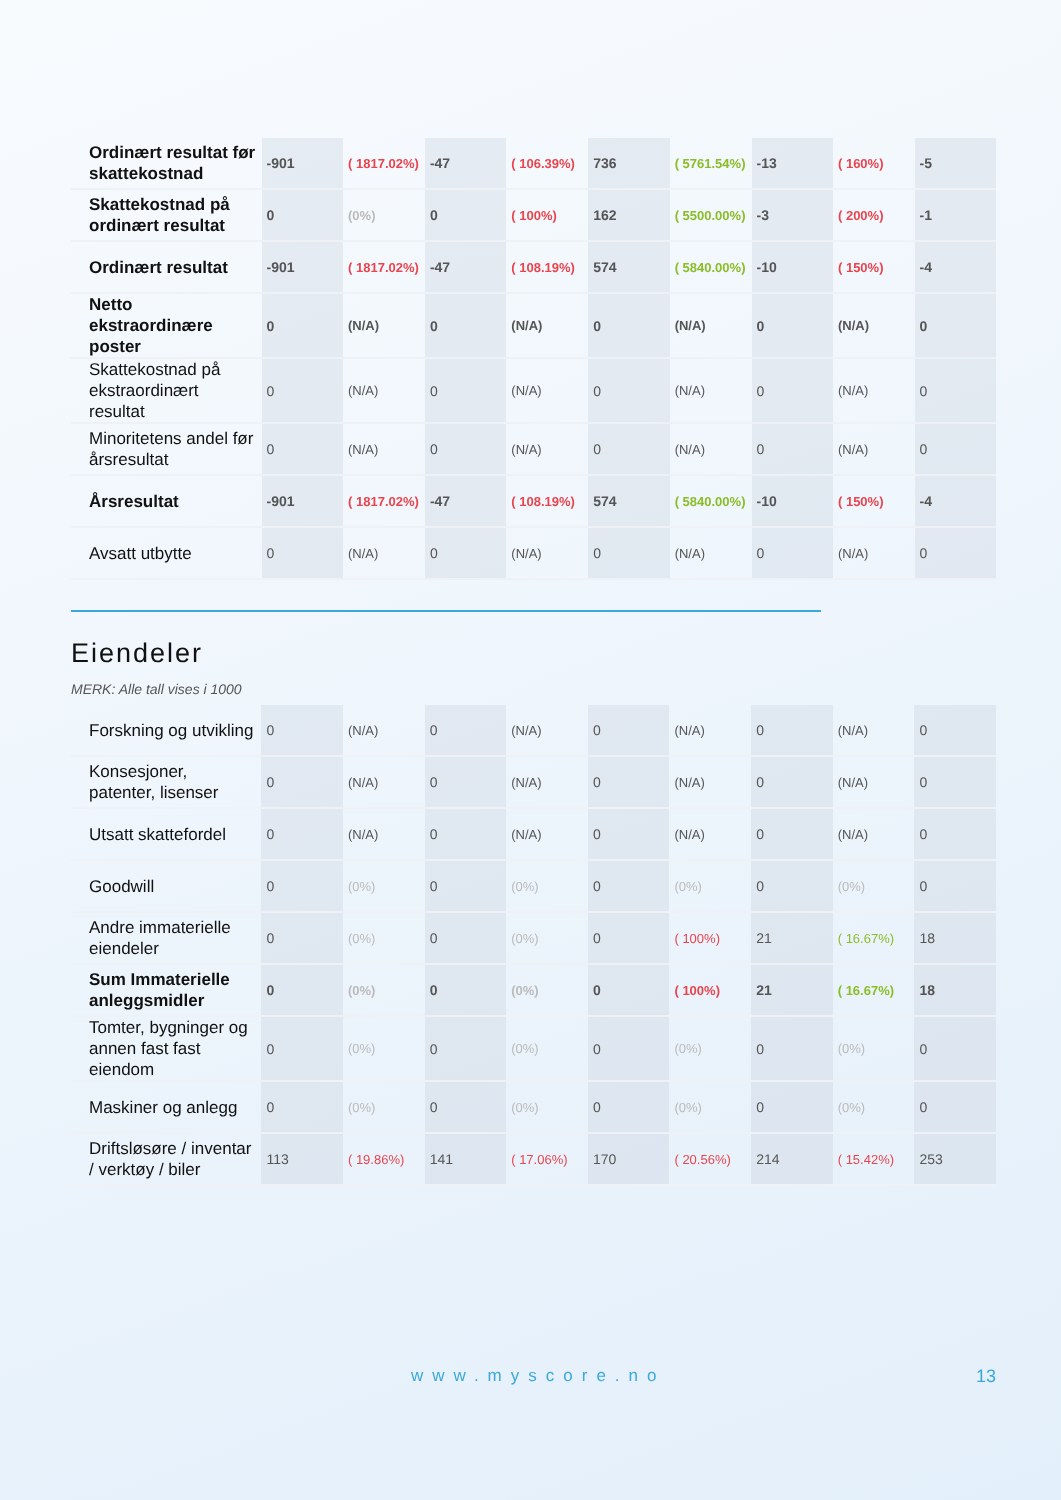| Ordinært resultat før skattekostnad | -901 | ( 1817.02%) | -47 | ( 106.39%) | 736 | ( 5761.54%) | -13 | ( 160%) | -5 |
| Skattekostnad på ordinært resultat | 0 | (0%) | 0 | ( 100%) | 162 | ( 5500.00%) | -3 | ( 200%) | -1 |
| Ordinært resultat | -901 | ( 1817.02%) | -47 | ( 108.19%) | 574 | ( 5840.00%) | -10 | ( 150%) | -4 |
| Netto ekstraordinære poster | 0 | (N/A) | 0 | (N/A) | 0 | (N/A) | 0 | (N/A) | 0 |
| Skattekostnad på ekstraordinært resultat | 0 | (N/A) | 0 | (N/A) | 0 | (N/A) | 0 | (N/A) | 0 |
| Minoritetens andel før årsresultat | 0 | (N/A) | 0 | (N/A) | 0 | (N/A) | 0 | (N/A) | 0 |
| Årsresultat | -901 | ( 1817.02%) | -47 | ( 108.19%) | 574 | ( 5840.00%) | -10 | ( 150%) | -4 |
| Avsatt utbytte | 0 | (N/A) | 0 | (N/A) | 0 | (N/A) | 0 | (N/A) | 0 |
Eiendeler
MERK: Alle tall vises i 1000
| Forskning og utvikling | 0 | (N/A) | 0 | (N/A) | 0 | (N/A) | 0 | (N/A) | 0 |
| Konsesjoner, patenter, lisenser | 0 | (N/A) | 0 | (N/A) | 0 | (N/A) | 0 | (N/A) | 0 |
| Utsatt skattefordel | 0 | (N/A) | 0 | (N/A) | 0 | (N/A) | 0 | (N/A) | 0 |
| Goodwill | 0 | (0%) | 0 | (0%) | 0 | (0%) | 0 | (0%) | 0 |
| Andre immaterielle eiendeler | 0 | (0%) | 0 | (0%) | 0 | ( 100%) | 21 | ( 16.67%) | 18 |
| Sum Immaterielle anleggsmidler | 0 | (0%) | 0 | (0%) | 0 | ( 100%) | 21 | ( 16.67%) | 18 |
| Tomter, bygninger og annen fast fast eiendom | 0 | (0%) | 0 | (0%) | 0 | (0%) | 0 | (0%) | 0 |
| Maskiner og anlegg | 0 | (0%) | 0 | (0%) | 0 | (0%) | 0 | (0%) | 0 |
| Driftsløsøre / inventar / verktøy / biler | 113 | ( 19.86%) | 141 | ( 17.06%) | 170 | ( 20.56%) | 214 | ( 15.42%) | 253 |
www.myscore.no 13